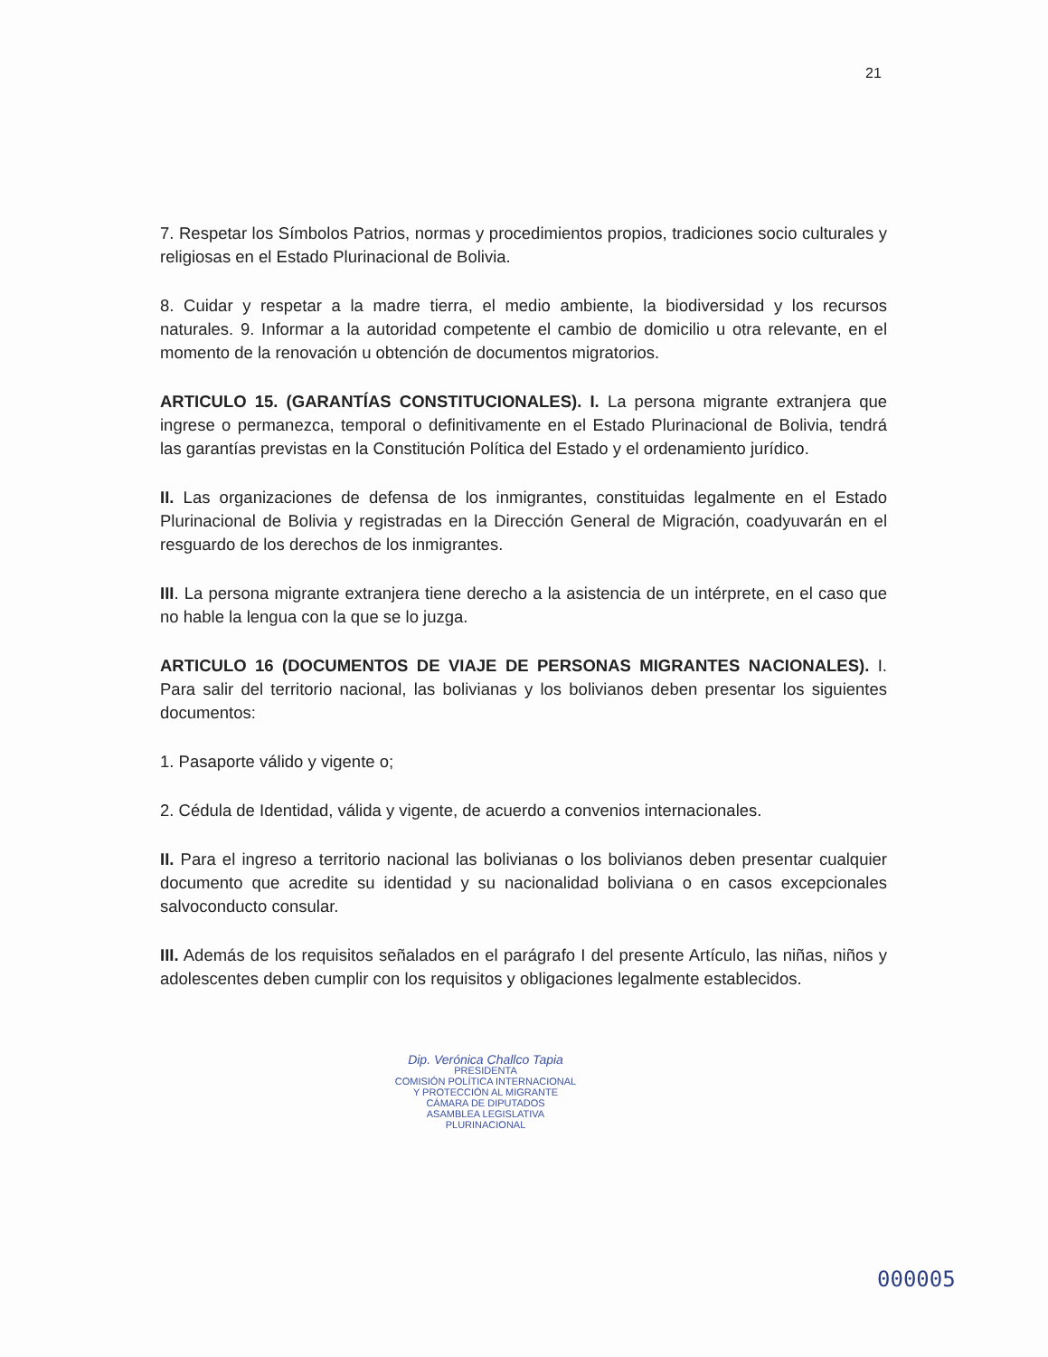21
7. Respetar los Símbolos Patrios, normas y procedimientos propios, tradiciones socio culturales y religiosas en el Estado Plurinacional de Bolivia.
8. Cuidar y respetar a la madre tierra, el medio ambiente, la biodiversidad y los recursos naturales. 9. Informar a la autoridad competente el cambio de domicilio u otra relevante, en el momento de la renovación u obtención de documentos migratorios.
ARTICULO 15. (GARANTÍAS CONSTITUCIONALES). I. La persona migrante extranjera que ingrese o permanezca, temporal o definitivamente en el Estado Plurinacional de Bolivia, tendrá las garantías previstas en la Constitución Política del Estado y el ordenamiento jurídico.
II. Las organizaciones de defensa de los inmigrantes, constituidas legalmente en el Estado Plurinacional de Bolivia y registradas en la Dirección General de Migración, coadyuvarán en el resguardo de los derechos de los inmigrantes.
III. La persona migrante extranjera tiene derecho a la asistencia de un intérprete, en el caso que no hable la lengua con la que se lo juzga.
ARTICULO 16 (DOCUMENTOS DE VIAJE DE PERSONAS MIGRANTES NACIONALES). I. Para salir del territorio nacional, las bolivianas y los bolivianos deben presentar los siguientes documentos:
1. Pasaporte válido y vigente o;
2. Cédula de Identidad, válida y vigente, de acuerdo a convenios internacionales.
II. Para el ingreso a territorio nacional las bolivianas o los bolivianos deben presentar cualquier documento que acredite su identidad y su nacionalidad boliviana o en casos excepcionales salvoconducto consular.
III. Además de los requisitos señalados en el parágrafo I del presente Artículo, las niñas, niños y adolescentes deben cumplir con los requisitos y obligaciones legalmente establecidos.
Dip. Verónica Challco Tapia
PRESIDENTA
COMISIÓN POLÍTICA INTERNACIONAL
Y PROTECCIÓN AL MIGRANTE
CÁMARA DE DIPUTADOS
ASAMBLEA LEGISLATIVA PLURINACIONAL
000005